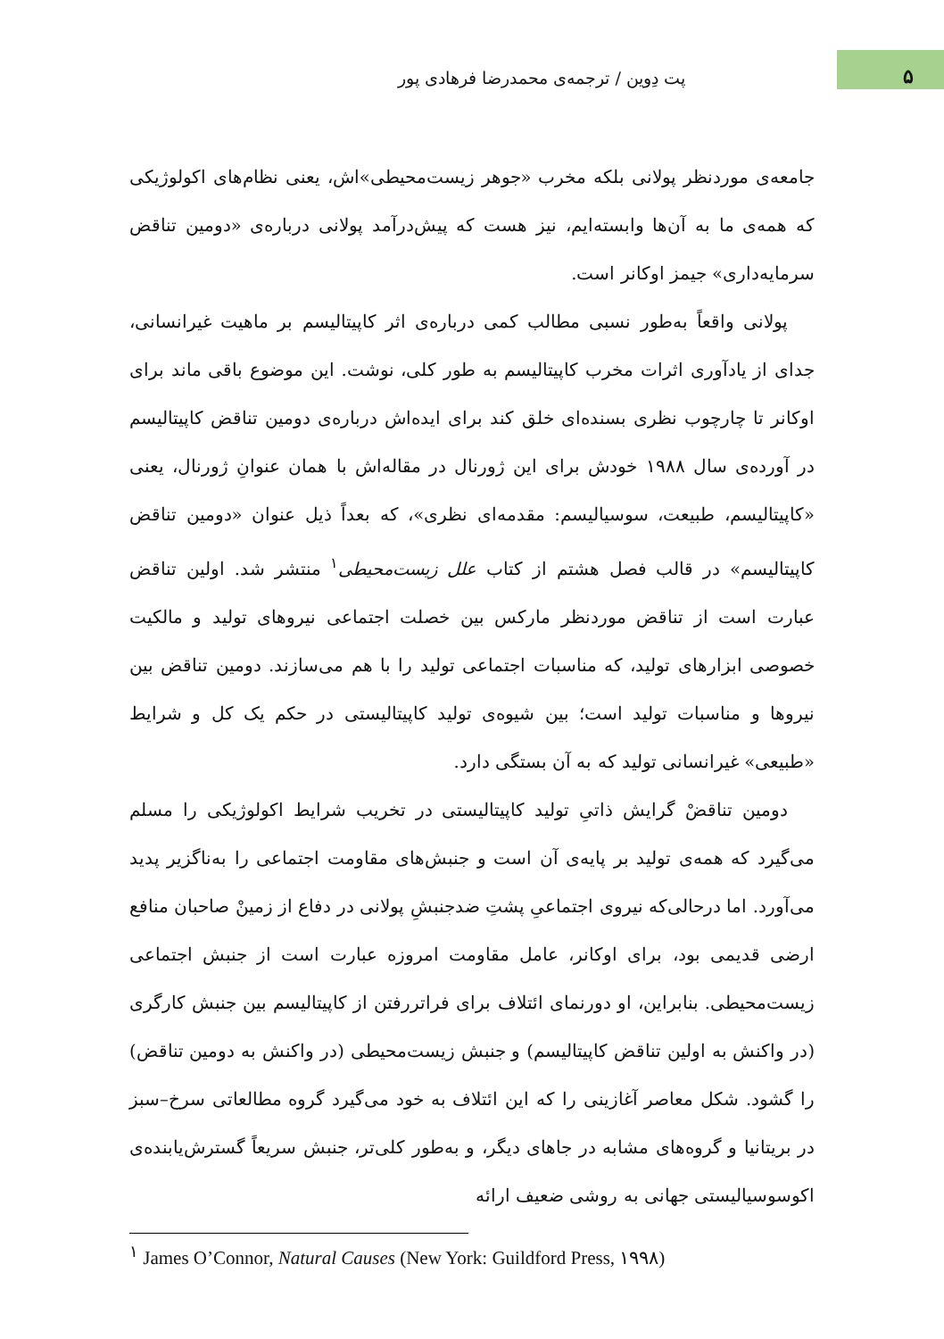۵
پت دِوین / ترجمه‌ی محمدرضا فرهادی پور
جامعه‌ی موردنظر پولانی بلکه مخرب «جوهر زیست‌محیطی»اش، یعنی نظام‌های اکولوژیکی که همه‌ی ما به آن‌ها وابسته‌ایم، نیز هست که پیش‌درآمد پولانی درباره‌ی «دومین تناقض سرمایه‌داری» جیمز اوکانر است.
پولانی واقعاً به‌طور نسبی مطالب کمی درباره‌ی اثر کاپیتالیسم بر ماهیت غیرانسانی، جدای از یادآوری اثرات مخرب کاپیتالیسم به طور کلی، نوشت. این موضوع باقی ماند برای اوکانر تا چارچوب نظری بسنده‌ای خلق کند برای ایده‌اش درباره‌ی دومین تناقض کاپیتالیسم در آورده‌ی سال ۱۹۸۸ خودش برای این ژورنال در مقاله‌اش با همان عنوانِ ژورنال، یعنی «کاپیتالیسم، طبیعت، سوسیالیسم: مقدمه‌ای نظری»، که بعداً ذیل عنوان «دومین تناقض کاپیتالیسم» در قالب فصل هشتم از کتاب علل زیست‌محیطی<sup>۱</sup> منتشر شد. اولین تناقض عبارت است از تناقض موردنظر مارکس بین خصلت اجتماعی نیروهای تولید و مالکیت خصوصی ابزارهای تولید، که مناسبات اجتماعی تولید را با هم می‌سازند. دومین تناقض بین نیروها و مناسبات تولید است؛ بین شیوه‌ی تولید کاپیتالیستی در حکم یک کل و شرایط «طبیعی» غیرانسانی تولید که به آن بستگی دارد.
دومین تناقضْ گرایش ذاتیِ تولید کاپیتالیستی در تخریب شرایط اکولوژیکی را مسلم می‌گیرد که همه‌ی تولید بر پایه‌ی آن است و جنبش‌های مقاومت اجتماعی را به‌ناگزیر پدید می‌آورد. اما درحالی‌که نیروی اجتماعیِ پشتِ ضدجنبشِ پولانی در دفاع از زمینْ صاحبان منافع ارضی قدیمی بود، برای اوکانر، عامل مقاومت امروزه عبارت است از جنبش اجتماعی زیست‌محیطی. بنابراین، او دورنمای ائتلاف برای فراتررفتن از کاپیتالیسم بین جنبش کارگری (در واکنش به اولین تناقض کاپیتالیسم) و جنبش زیست‌محیطی (در واکنش به دومین تناقض) را گشود. شکل معاصر آغازینی را که این ائتلاف به خود می‌گیرد گروه مطالعاتی سرخ–سبز در بریتانیا و گروه‌های مشابه در جاهای دیگر، و به‌طور کلی‌تر، جنبش سریعاً گسترش‌یابنده‌ی اکوسوسیالیستی جهانی به روشی ضعیف ارائه
<sup>۱</sup> James O’Connor, Natural Causes (New York: Guildford Press, ۱۹۹۸)